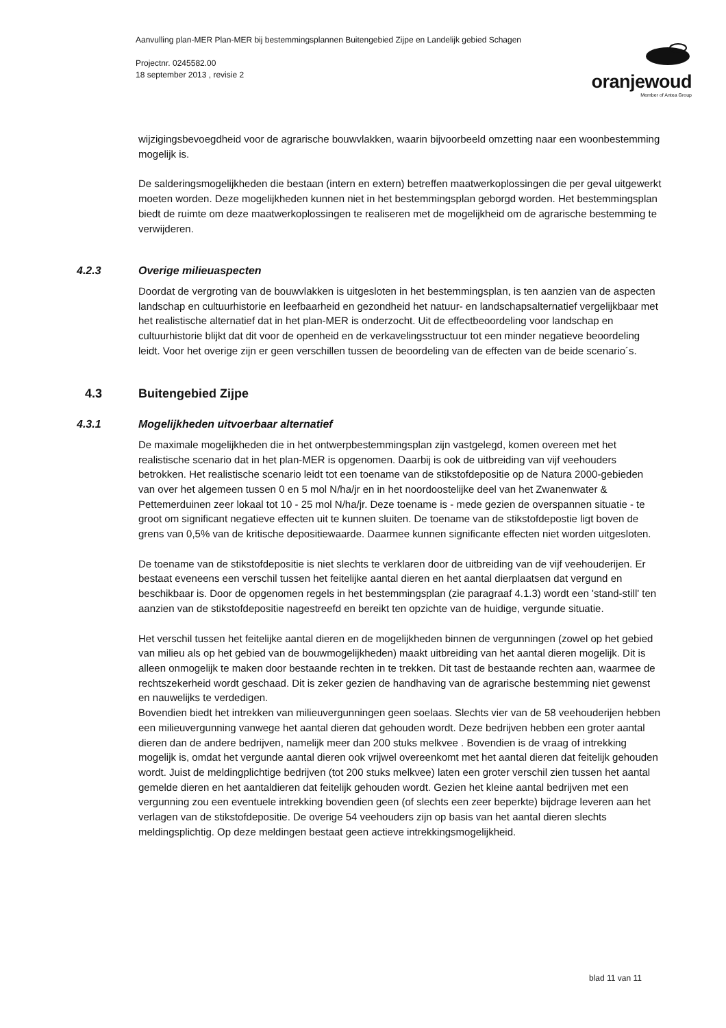Aanvulling plan-MER Plan-MER bij bestemmingsplannen Buitengebied Zijpe en Landelijk gebied Schagen
Projectnr. 0245582.00
18 september 2013 , revisie 2
oranjewoud
Member of Antea Group
wijzigingsbevoegdheid voor de agrarische bouwvlakken, waarin bijvoorbeeld omzetting naar een woonbestemming mogelijk is.
De salderingsmogelijkheden die bestaan (intern en extern) betreffen maatwerkoplossingen die per geval uitgewerkt moeten worden. Deze mogelijkheden kunnen niet in het bestemmingsplan geborgd worden. Het bestemmingsplan biedt de ruimte om deze maatwerkoplossingen te realiseren met de mogelijkheid om de agrarische bestemming te verwijderen.
4.2.3 Overige milieuaspecten
Doordat de vergroting van de bouwvlakken is uitgesloten in het bestemmingsplan, is ten aanzien van de aspecten landschap en cultuurhistorie en leefbaarheid en gezondheid het natuur- en landschapsalternatief vergelijkbaar met het realistische alternatief dat in het plan-MER is onderzocht. Uit de effectbeoordeling voor landschap en cultuurhistorie blijkt dat dit voor de openheid en de verkavelingsstructuur tot een minder negatieve beoordeling leidt. Voor het overige zijn er geen verschillen tussen de beoordeling van de effecten van de beide scenario´s.
4.3 Buitengebied Zijpe
4.3.1 Mogelijkheden uitvoerbaar alternatief
De maximale mogelijkheden die in het ontwerpbestemmingsplan zijn vastgelegd, komen overeen met het realistische scenario dat in het plan-MER is opgenomen. Daarbij is ook de uitbreiding van vijf veehouders betrokken. Het realistische scenario leidt tot een toename van de stikstofdepositie op de Natura 2000-gebieden van over het algemeen tussen 0 en 5 mol N/ha/jr en in het noordoostelijke deel van het Zwanenwater & Pettemerduinen zeer lokaal tot 10 - 25 mol N/ha/jr. Deze toename is - mede gezien de overspannen situatie - te groot om significant negatieve effecten uit te kunnen sluiten. De toename van de stikstofdepostie ligt boven de grens van 0,5% van de kritische depositiewaarde. Daarmee kunnen significante effecten niet worden uitgesloten.
De toename van de stikstofdepositie is niet slechts te verklaren door de uitbreiding van de vijf veehouderijen. Er bestaat eveneens een verschil tussen het feitelijke aantal dieren en het aantal dierplaatsen dat vergund en beschikbaar is. Door de opgenomen regels in het bestemmingsplan (zie paragraaf 4.1.3) wordt een 'stand-still' ten aanzien van de stikstofdepositie nagestreefd en bereikt ten opzichte van de huidige, vergunde situatie.
Het verschil tussen het feitelijke aantal dieren en de mogelijkheden binnen de vergunningen (zowel op het gebied van milieu als op het gebied van de bouwmogelijkheden) maakt uitbreiding van het aantal dieren mogelijk. Dit is alleen onmogelijk te maken door bestaande rechten in te trekken. Dit tast de bestaande rechten aan, waarmee de rechtszekerheid wordt geschaad. Dit is zeker gezien de handhaving van de agrarische bestemming niet gewenst en nauwelijks te verdedigen.
Bovendien biedt het intrekken van milieuvergunningen geen soelaas. Slechts vier van de 58 veehouderijen hebben een milieuvergunning vanwege het aantal dieren dat gehouden wordt. Deze bedrijven hebben een groter aantal dieren dan de andere bedrijven, namelijk meer dan 200 stuks melkvee . Bovendien is de vraag of intrekking mogelijk is, omdat het vergunde aantal dieren ook vrijwel overeenkomt met het aantal dieren dat feitelijk gehouden wordt. Juist de meldingplichtige bedrijven (tot 200 stuks melkvee) laten een groter verschil zien tussen het aantal gemelde dieren en het aantaldieren dat feitelijk gehouden wordt. Gezien het kleine aantal bedrijven met een vergunning zou een eventuele intrekking bovendien geen (of slechts een zeer beperkte) bijdrage leveren aan het verlagen van de stikstofdepositie. De overige 54 veehouders zijn op basis van het aantal dieren slechts meldingsplichtig. Op deze meldingen bestaat geen actieve intrekkingsmogelijkheid.
blad 11 van 11